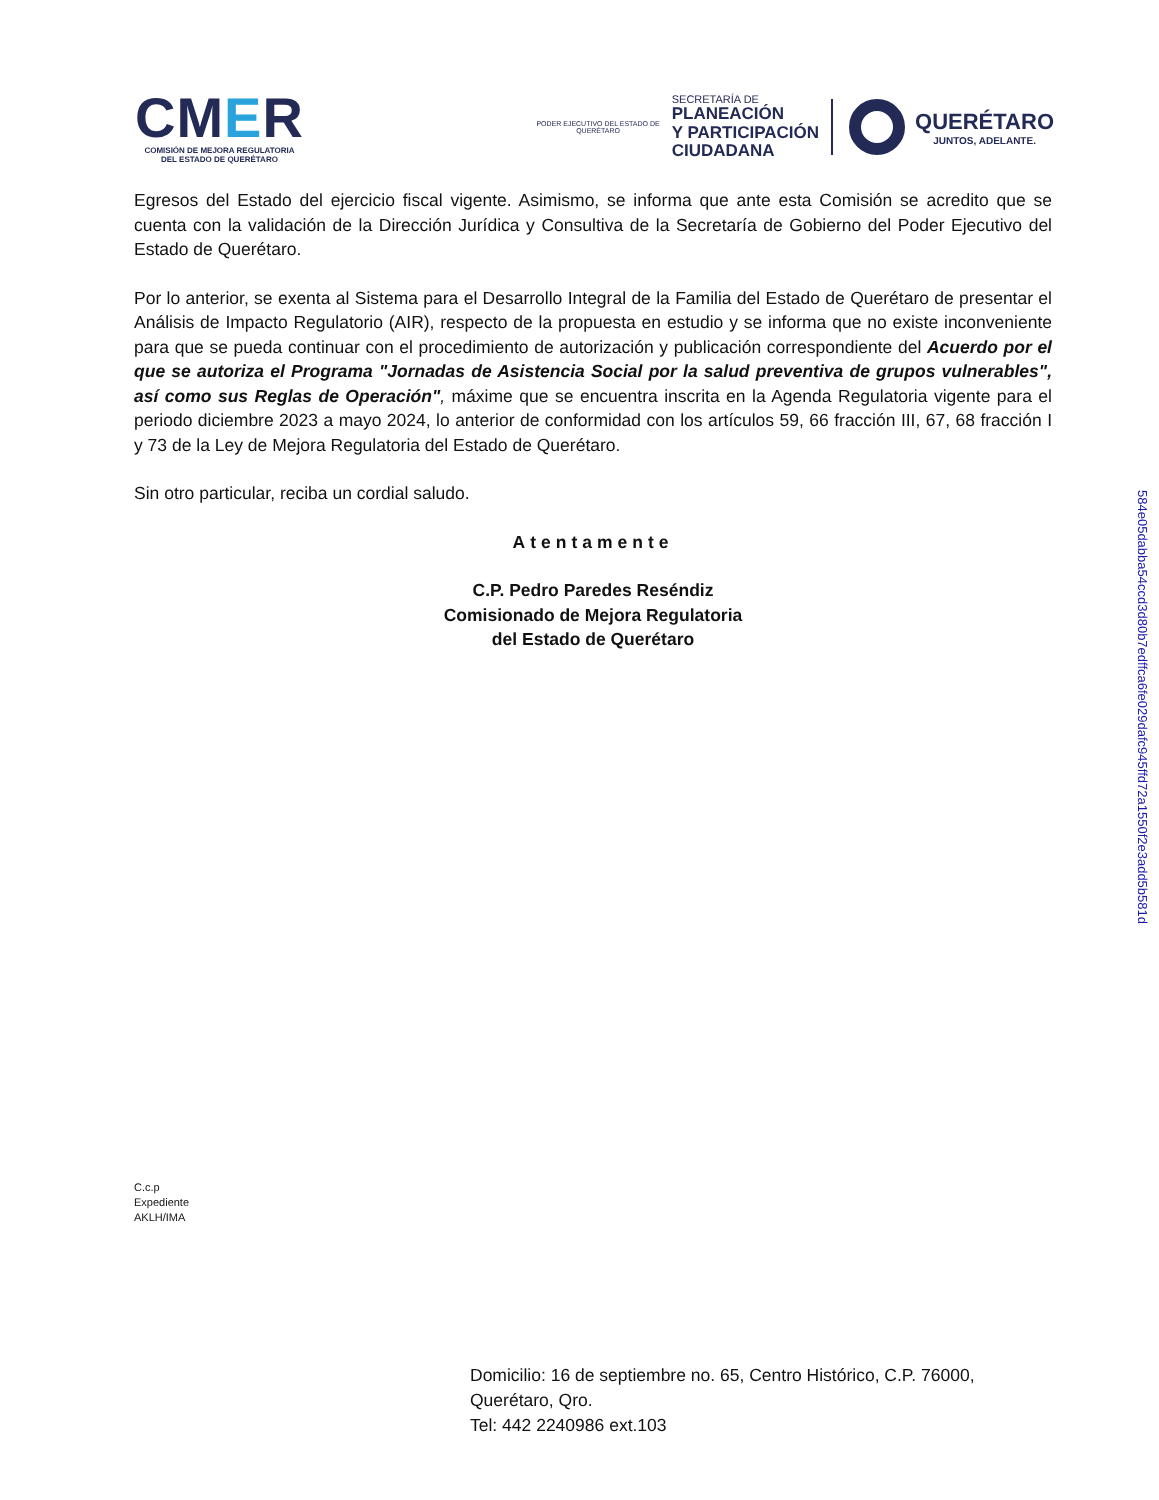CMER
COMISIÓN DE MEJORA REGULATORIA
DEL ESTADO DE QUERÉTARO
PODER EJECUTIVO DEL ESTADO DE
QUERÉTARO
SECRETARÍA DE
PLANEACIÓN
Y PARTICIPACIÓN
CIUDADANA
QUERÉTARO
JUNTOS, ADELANTE.
Egresos del Estado del ejercicio fiscal vigente. Asimismo, se informa que ante esta Comisión se acredito que se cuenta con la validación de la Dirección Jurídica y Consultiva de la Secretaría de Gobierno del Poder Ejecutivo del Estado de Querétaro.
Por lo anterior, se exenta al Sistema para el Desarrollo Integral de la Familia del Estado de Querétaro de presentar el Análisis de Impacto Regulatorio (AIR), respecto de la propuesta en estudio y se informa que no existe inconveniente para que se pueda continuar con el procedimiento de autorización y publicación correspondiente del Acuerdo por el que se autoriza el Programa "Jornadas de Asistencia Social por la salud preventiva de grupos vulnerables", así como sus Reglas de Operación", máxime que se encuentra inscrita en la Agenda Regulatoria vigente para el periodo diciembre 2023 a mayo 2024, lo anterior de conformidad con los artículos 59, 66 fracción III, 67, 68 fracción I y 73 de la Ley de Mejora Regulatoria del Estado de Querétaro.
Sin otro particular, reciba un cordial saludo.
Atentamente
C.P. Pedro Paredes Reséndiz
Comisionado de Mejora Regulatoria
del Estado de Querétaro
C.c.p
Expediente
AKLH/IMA
Domicilio: 16 de septiembre no. 65, Centro Histórico, C.P. 76000,
Querétaro, Qro.
Tel: 442 2240986 ext.103
584e05dabba54ccd3d80b7edffca6fe029dafc945ffd72a1550f2e3add5b581d